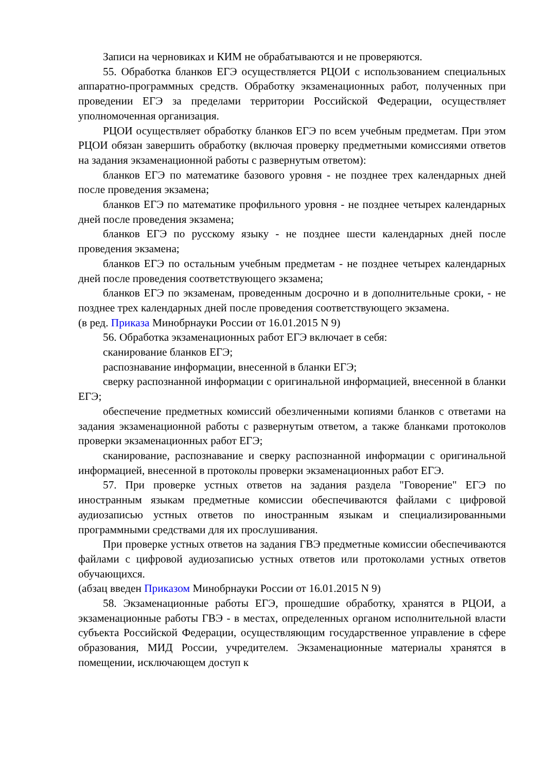Записи на черновиках и КИМ не обрабатываются и не проверяются.
55. Обработка бланков ЕГЭ осуществляется РЦОИ с использованием специальных аппаратно-программных средств. Обработку экзаменационных работ, полученных при проведении ЕГЭ за пределами территории Российской Федерации, осуществляет уполномоченная организация.
РЦОИ осуществляет обработку бланков ЕГЭ по всем учебным предметам. При этом РЦОИ обязан завершить обработку (включая проверку предметными комиссиями ответов на задания экзаменационной работы с развернутым ответом):
бланков ЕГЭ по математике базового уровня - не позднее трех календарных дней после проведения экзамена;
бланков ЕГЭ по математике профильного уровня - не позднее четырех календарных дней после проведения экзамена;
бланков ЕГЭ по русскому языку - не позднее шести календарных дней после проведения экзамена;
бланков ЕГЭ по остальным учебным предметам - не позднее четырех календарных дней после проведения соответствующего экзамена;
бланков ЕГЭ по экзаменам, проведенным досрочно и в дополнительные сроки, - не позднее трех календарных дней после проведения соответствующего экзамена.
(в ред. Приказа Минобрнауки России от 16.01.2015 N 9)
56. Обработка экзаменационных работ ЕГЭ включает в себя:
сканирование бланков ЕГЭ;
распознавание информации, внесенной в бланки ЕГЭ;
сверку распознанной информации с оригинальной информацией, внесенной в бланки ЕГЭ;
обеспечение предметных комиссий обезличенными копиями бланков с ответами на задания экзаменационной работы с развернутым ответом, а также бланками протоколов проверки экзаменационных работ ЕГЭ;
сканирование, распознавание и сверку распознанной информации с оригинальной информацией, внесенной в протоколы проверки экзаменационных работ ЕГЭ.
57. При проверке устных ответов на задания раздела "Говорение" ЕГЭ по иностранным языкам предметные комиссии обеспечиваются файлами с цифровой аудиозаписью устных ответов по иностранным языкам и специализированными программными средствами для их прослушивания.
При проверке устных ответов на задания ГВЭ предметные комиссии обеспечиваются файлами с цифровой аудиозаписью устных ответов или протоколами устных ответов обучающихся.
(абзац введен Приказом Минобрнауки России от 16.01.2015 N 9)
58. Экзаменационные работы ЕГЭ, прошедшие обработку, хранятся в РЦОИ, а экзаменационные работы ГВЭ - в местах, определенных органом исполнительной власти субъекта Российской Федерации, осуществляющим государственное управление в сфере образования, МИД России, учредителем. Экзаменационные материалы хранятся в помещении, исключающем доступ к